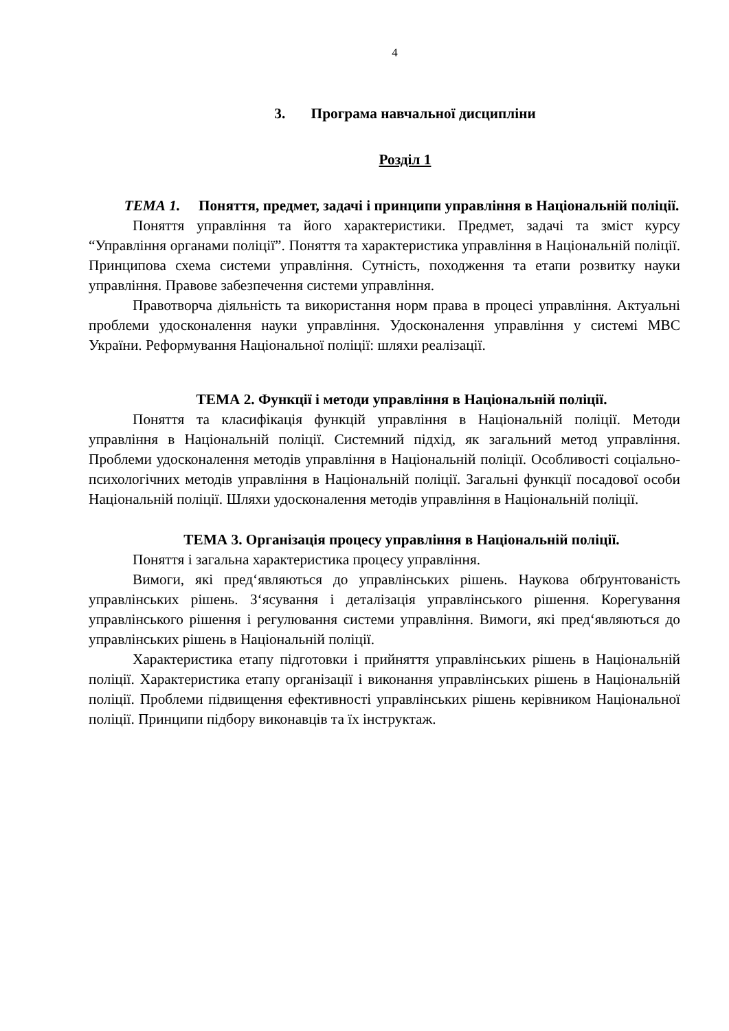4
3. Програма навчальної дисципліни
Розділ 1
ТЕМА 1. Поняття, предмет, задачі і принципи управління в Національній поліції.
Поняття управління та його характеристики. Предмет, задачі та зміст курсу “Управління органами поліції”. Поняття та характеристика управління в Національній поліції. Принципова схема системи управління. Сутність, походження та етапи розвитку науки управління. Правове забезпечення системи управління.
Правотворча діяльність та використання норм права в процесі управління. Актуальні проблеми удосконалення науки управління. Удосконалення управління у системі МВС України. Реформування Національної поліції: шляхи реалізації.
ТЕМА 2. Функції і методи управління в Національній поліції.
Поняття та класифікація функцій управління в Національній поліції. Методи управління в Національній поліції. Системний підхід, як загальний метод управління. Проблеми удосконалення методів управління в Національній поліції. Особливості соціально-психологічних методів управління в Національній поліції. Загальні функції посадової особи Національній поліції. Шляхи удосконалення методів управління в Національній поліції.
ТЕМА 3. Організація процесу управління в Національній поліції.
Поняття і загальна характеристика процесу управління.
Вимоги, які пред‘являються до управлінських рішень. Наукова обґрунтованість управлінських рішень. З‘ясування і деталізація управлінського рішення. Корегування управлінського рішення і регулювання системи управління. Вимоги, які пред‘являються до управлінських рішень в Національній поліції.
Характеристика етапу підготовки і прийняття управлінських рішень в Національній поліції. Характеристика етапу організації і виконання управлінських рішень в Національній поліції. Проблеми підвищення ефективності управлінських рішень керівником Національної поліції. Принципи підбору виконавців та їх інструктаж.